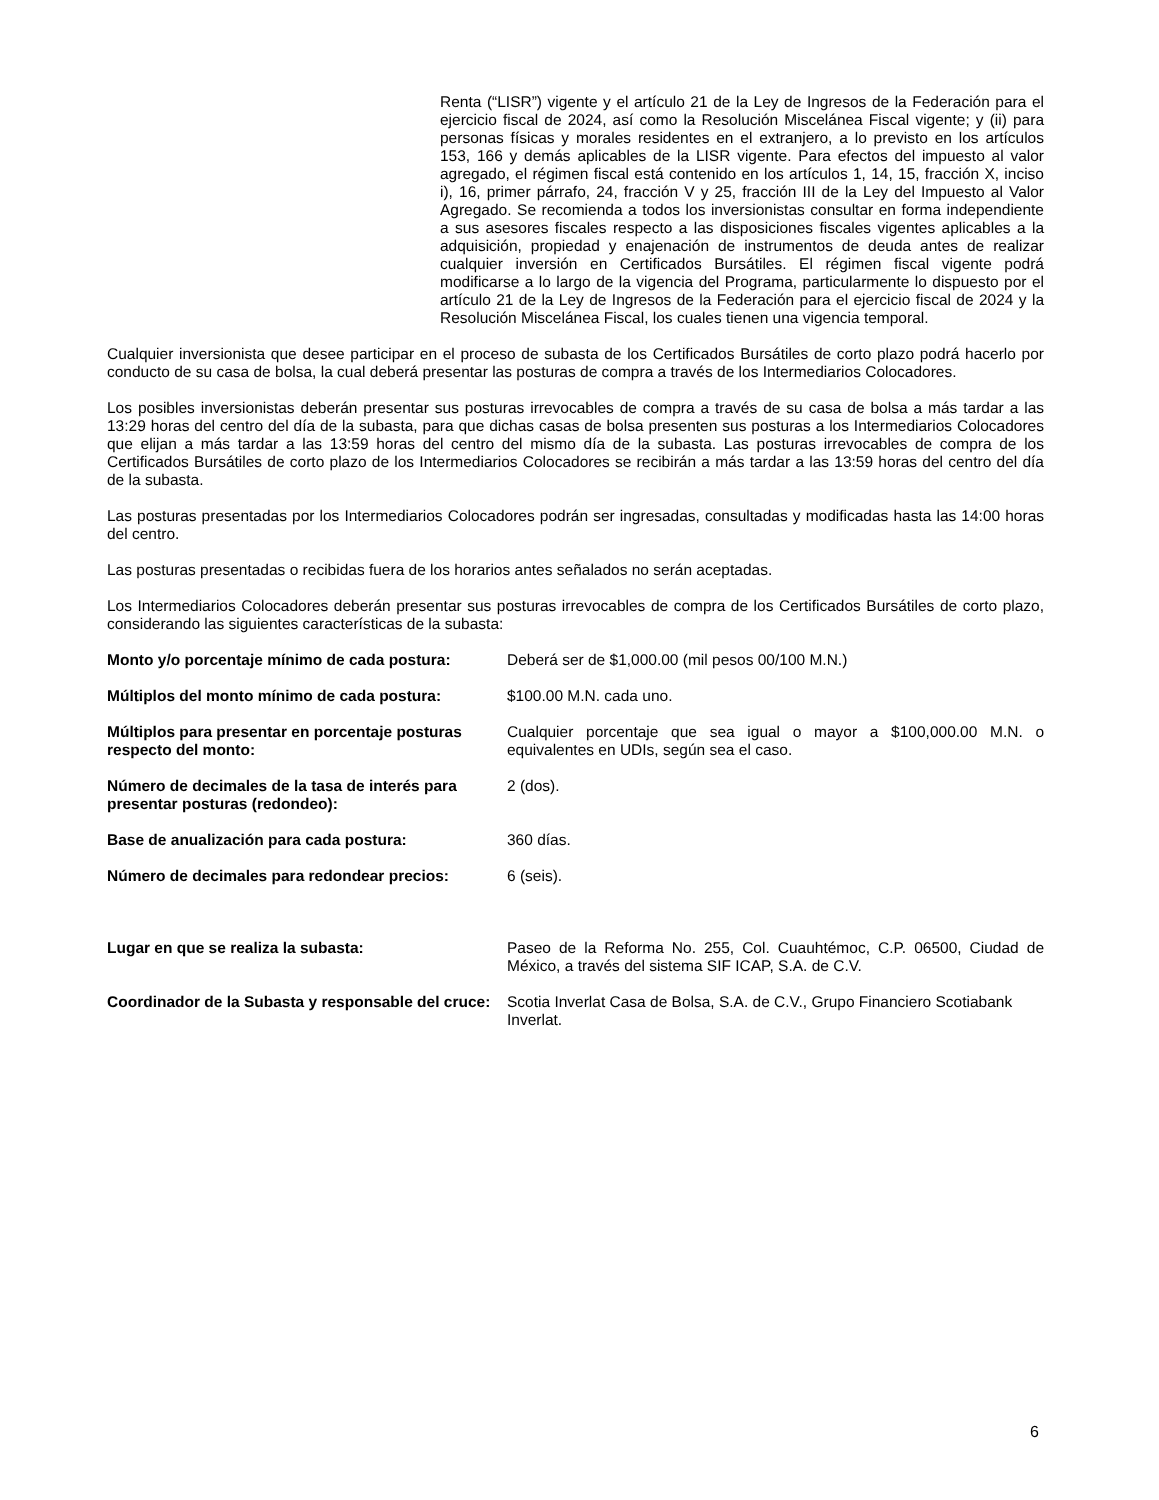Renta (“LISR”) vigente y el artículo 21 de la Ley de Ingresos de la Federación para el ejercicio fiscal de 2024, así como la Resolución Miscelánea Fiscal vigente; y (ii) para personas físicas y morales residentes en el extranjero, a lo previsto en los artículos 153, 166 y demás aplicables de la LISR vigente. Para efectos del impuesto al valor agregado, el régimen fiscal está contenido en los artículos 1, 14, 15, fracción X, inciso i), 16, primer párrafo, 24, fracción V y 25, fracción III de la Ley del Impuesto al Valor Agregado. Se recomienda a todos los inversionistas consultar en forma independiente a sus asesores fiscales respecto a las disposiciones fiscales vigentes aplicables a la adquisición, propiedad y enajenación de instrumentos de deuda antes de realizar cualquier inversión en Certificados Bursátiles. El régimen fiscal vigente podrá modificarse a lo largo de la vigencia del Programa, particularmente lo dispuesto por el artículo 21 de la Ley de Ingresos de la Federación para el ejercicio fiscal de 2024 y la Resolución Miscelánea Fiscal, los cuales tienen una vigencia temporal.
Cualquier inversionista que desee participar en el proceso de subasta de los Certificados Bursátiles de corto plazo podrá hacerlo por conducto de su casa de bolsa, la cual deberá presentar las posturas de compra a través de los Intermediarios Colocadores.
Los posibles inversionistas deberán presentar sus posturas irrevocables de compra a través de su casa de bolsa a más tardar a las 13:29 horas del centro del día de la subasta, para que dichas casas de bolsa presenten sus posturas a los Intermediarios Colocadores que elijan a más tardar a las 13:59 horas del centro del mismo día de la subasta. Las posturas irrevocables de compra de los Certificados Bursátiles de corto plazo de los Intermediarios Colocadores se recibirán a más tardar a las 13:59 horas del centro del día de la subasta.
Las posturas presentadas por los Intermediarios Colocadores podrán ser ingresadas, consultadas y modificadas hasta las 14:00 horas del centro.
Las posturas presentadas o recibidas fuera de los horarios antes señalados no serán aceptadas.
Los Intermediarios Colocadores deberán presentar sus posturas irrevocables de compra de los Certificados Bursátiles de corto plazo, considerando las siguientes características de la subasta:
Monto y/o porcentaje mínimo de cada postura:
Deberá ser de $1,000.00 (mil pesos 00/100 M.N.)
Múltiplos del monto mínimo de cada postura: $100.00 M.N. cada uno.
Múltiplos para presentar en porcentaje posturas respecto del monto:
Cualquier porcentaje que sea igual o mayor a $100,000.00 M.N. o equivalentes en UDIs, según sea el caso.
Número de decimales de la tasa de interés para presentar posturas (redondeo):
2 (dos).
Base de anualización para cada postura: 360 días.
Número de decimales para redondear precios: 6 (seis).
Lugar en que se realiza la subasta: Paseo de la Reforma No. 255, Col. Cuauhtémoc, C.P. 06500, Ciudad de México, a través del sistema SIF ICAP, S.A. de C.V.
Coordinador de la Subasta y responsable del cruce:
Scotia Inverlat Casa de Bolsa, S.A. de C.V., Grupo Financiero Scotiabank Inverlat.
6